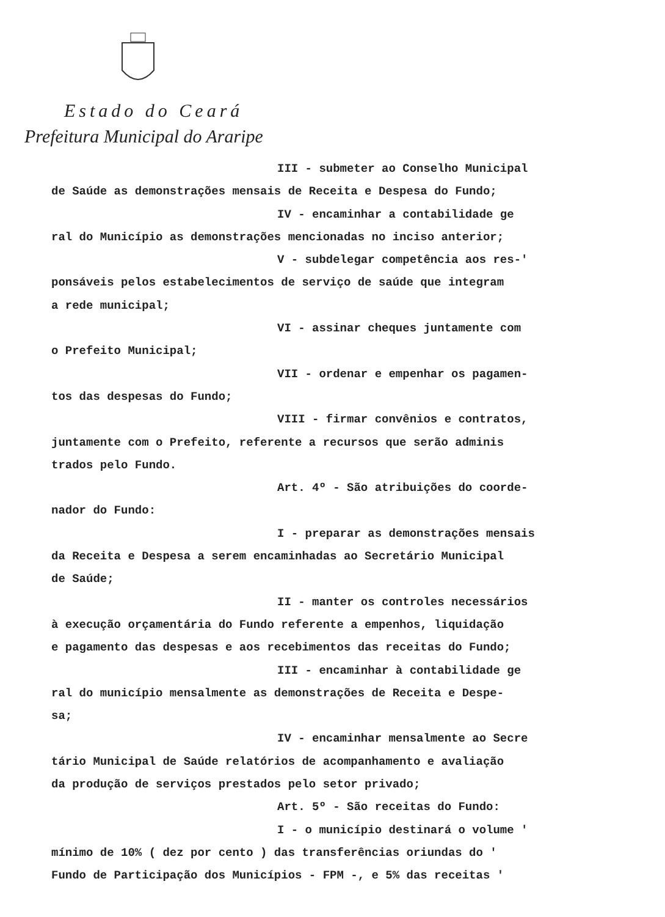Estado do Ceará
Prefeitura Municipal do Araripe
III - submeter ao Conselho Municipal
de Saúde as demonstrações mensais de Receita e Despesa do Fundo;
IV - encaminhar a contabilidade ge
ral do Município as demonstrações mencionadas no inciso anterior;
V - subdelegar competência aos res-'
ponsáveis pelos estabelecimentos de serviço de saúde que integram
a rede municipal;
VI - assinar cheques juntamente com
o Prefeito Municipal;
VII - ordenar e empenhar os pagamen-
tos das despesas do Fundo;
VIII - firmar convênios e contratos,
juntamente com o Prefeito, referente a recursos que serão adminis
trados pelo Fundo.
Art. 4º - São atribuições do coorde-
nador do Fundo:
I - preparar as demonstrações mensais
da Receita e Despesa a serem encaminhadas ao Secretário Municipal
de Saúde;
II - manter os controles necessários
à execução orçamentária do Fundo referente a empenhos, liquidação
e pagamento das despesas e aos recebimentos das receitas do Fundo;
III - encaminhar à contabilidade ge
ral do município mensalmente as demonstrações de Receita e Despe-
sa;
IV - encaminhar mensalmente ao Secre
tário Municipal de Saúde relatórios de acompanhamento e avaliação
da produção de serviços prestados pelo setor privado;
Art. 5º - São receitas do Fundo:
I - o município destinará o volume '
mínimo de 10% ( dez por cento ) das transferências oriundas do '
Fundo de Participação dos Municípios - FPM -, e 5% das receitas '